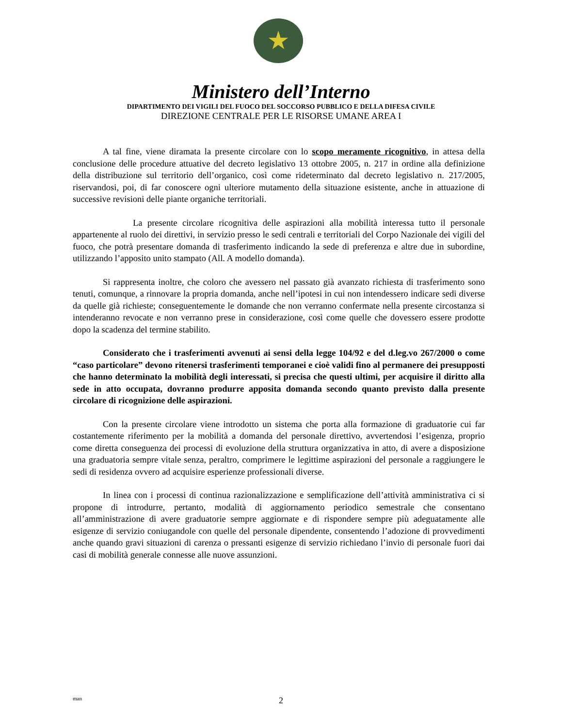Ministero dell’Interno
DIPARTIMENTO DEI VIGILI DEL FUOCO DEL SOCCORSO PUBBLICO E DELLA DIFESA CIVILE
DIREZIONE CENTRALE PER LE RISORSE UMANE AREA I
A tal fine, viene diramata la presente circolare con lo scopo meramente ricognitivo, in attesa della conclusione delle procedure attuative del decreto legislativo 13 ottobre 2005, n. 217 in ordine alla definizione della distribuzione sul territorio dell’organico, così come rideterminato dal decreto legislativo n. 217/2005, riservandosi, poi, di far conoscere ogni ulteriore mutamento della situazione esistente, anche in attuazione di successive revisioni delle piante organiche territoriali.
La presente circolare ricognitiva delle aspirazioni alla mobilità interessa tutto il personale appartenente al ruolo dei direttivi, in servizio presso le sedi centrali e territoriali del Corpo Nazionale dei vigili del fuoco, che potrà presentare domanda di trasferimento indicando la sede di preferenza e altre due in subordine, utilizzando l’apposito unito stampato (All. A modello domanda).
Si rappresenta inoltre, che coloro che avessero nel passato già avanzato richiesta di trasferimento sono tenuti, comunque, a rinnovare la propria domanda, anche nell’ipotesi in cui non intendessero indicare sedi diverse da quelle già richieste; conseguentemente le domande che non verranno confermate nella presente circostanza si intenderanno revocate e non verranno prese in considerazione, così come quelle che dovessero essere prodotte dopo la scadenza del termine stabilito.
Considerato che i trasferimenti avvenuti ai sensi della legge 104/92 e del d.leg.vo 267/2000 o come “caso particolare” devono ritenersi trasferimenti temporanei e cioè validi fino al permanere dei presupposti che hanno determinato la mobilità degli interessati, si precisa che questi ultimi, per acquisire il diritto alla sede in atto occupata, dovranno produrre apposita domanda secondo quanto previsto dalla presente circolare di ricognizione delle aspirazioni.
Con la presente circolare viene introdotto un sistema che porta alla formazione di graduatorie cui far costantemente riferimento per la mobilità a domanda del personale direttivo, avvertendosi l’esigenza, proprio come diretta conseguenza dei processi di evoluzione della struttura organizzativa in atto, di avere a disposizione una graduatoria sempre vitale senza, peraltro, comprimere le legittime aspirazioni del personale a raggiungere le sedi di residenza ovvero ad acquisire esperienze professionali diverse.
In linea con i processi di continua razionalizzazione e semplificazione dell’attività amministrativa ci si propone di introdurre, pertanto, modalità di aggiornamento periodico semestrale che consentano all’amministrazione di avere graduatorie sempre aggiornate e di rispondere sempre più adeguatamente alle esigenze di servizio coniugandole con quelle del personale dipendente, consentendo l’adozione di provvedimenti anche quando gravi situazioni di carenza o pressanti esigenze di servizio richiedano l’invio di personale fuori dai casi di mobilità generale connesse alle nuove assunzioni.
man
2